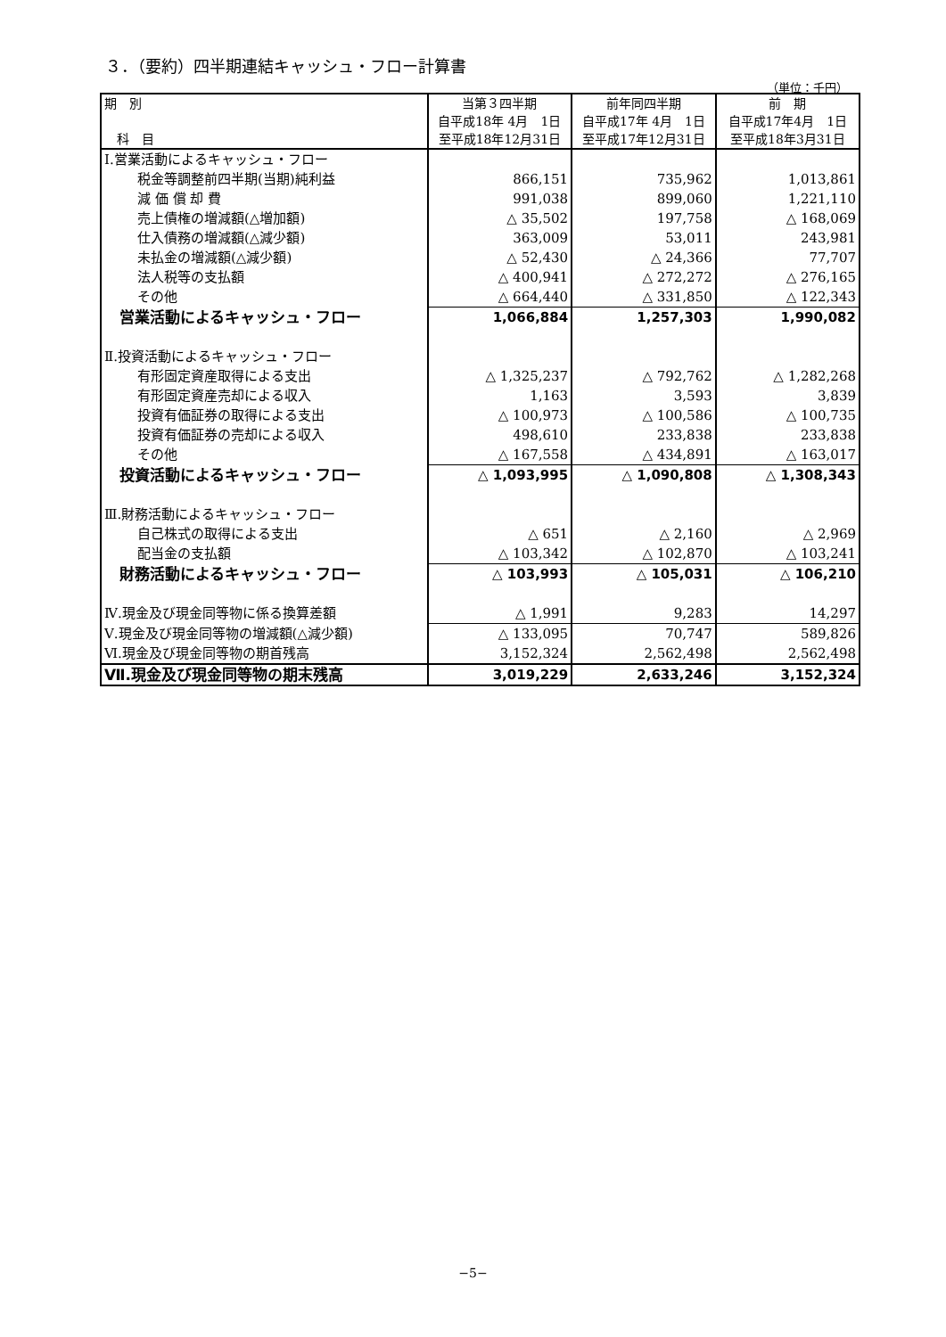３．（要約）四半期連結キャッシュ・フロー計算書
（単位：千円）
| 期 別 科 目 | 当第３四半期 自平成18年 4月 1日 至平成18年12月31日 | 前年同四半期 自平成17年 4月 1日 至平成17年12月31日 | 前 期 自平成17年4月 1日 至平成18年3月31日 |
| --- | --- | --- | --- |
| Ⅰ.営業活動によるキャッシュ・フロー | | | |
| 税金等調整前四半期(当期)純利益 | 866,151 | 735,962 | 1,013,861 |
| 減 価 償 却 費 | 991,038 | 899,060 | 1,221,110 |
| 売上債権の増減額(△増加額) | △ 35,502 | 197,758 | △ 168,069 |
| 仕入債務の増減額(△減少額) | 363,009 | 53,011 | 243,981 |
| 未払金の増減額(△減少額) | △ 52,430 | △ 24,366 | 77,707 |
| 法人税等の支払額 | △ 400,941 | △ 272,272 | △ 276,165 |
| その他 | △ 664,440 | △ 331,850 | △ 122,343 |
| 営業活動によるキャッシュ・フロー | 1,066,884 | 1,257,303 | 1,990,082 |
| Ⅱ.投資活動によるキャッシュ・フロー | | | |
| 有形固定資産取得による支出 | △ 1,325,237 | △ 792,762 | △ 1,282,268 |
| 有形固定資産売却による収入 | 1,163 | 3,593 | 3,839 |
| 投資有価証券の取得による支出 | △ 100,973 | △ 100,586 | △ 100,735 |
| 投資有価証券の売却による収入 | 498,610 | 233,838 | 233,838 |
| その他 | △ 167,558 | △ 434,891 | △ 163,017 |
| 投資活動によるキャッシュ・フロー | △ 1,093,995 | △ 1,090,808 | △ 1,308,343 |
| Ⅲ.財務活動によるキャッシュ・フロー | | | |
| 自己株式の取得による支出 | △ 651 | △ 2,160 | △ 2,969 |
| 配当金の支払額 | △ 103,342 | △ 102,870 | △ 103,241 |
| 財務活動によるキャッシュ・フロー | △ 103,993 | △ 105,031 | △ 106,210 |
| Ⅳ.現金及び現金同等物に係る換算差額 | △ 1,991 | 9,283 | 14,297 |
| Ⅴ.現金及び現金同等物の増減額(△減少額) | △ 133,095 | 70,747 | 589,826 |
| Ⅵ.現金及び現金同等物の期首残高 | 3,152,324 | 2,562,498 | 2,562,498 |
| Ⅶ.現金及び現金同等物の期末残高 | 3,019,229 | 2,633,246 | 3,152,324 |
−5−